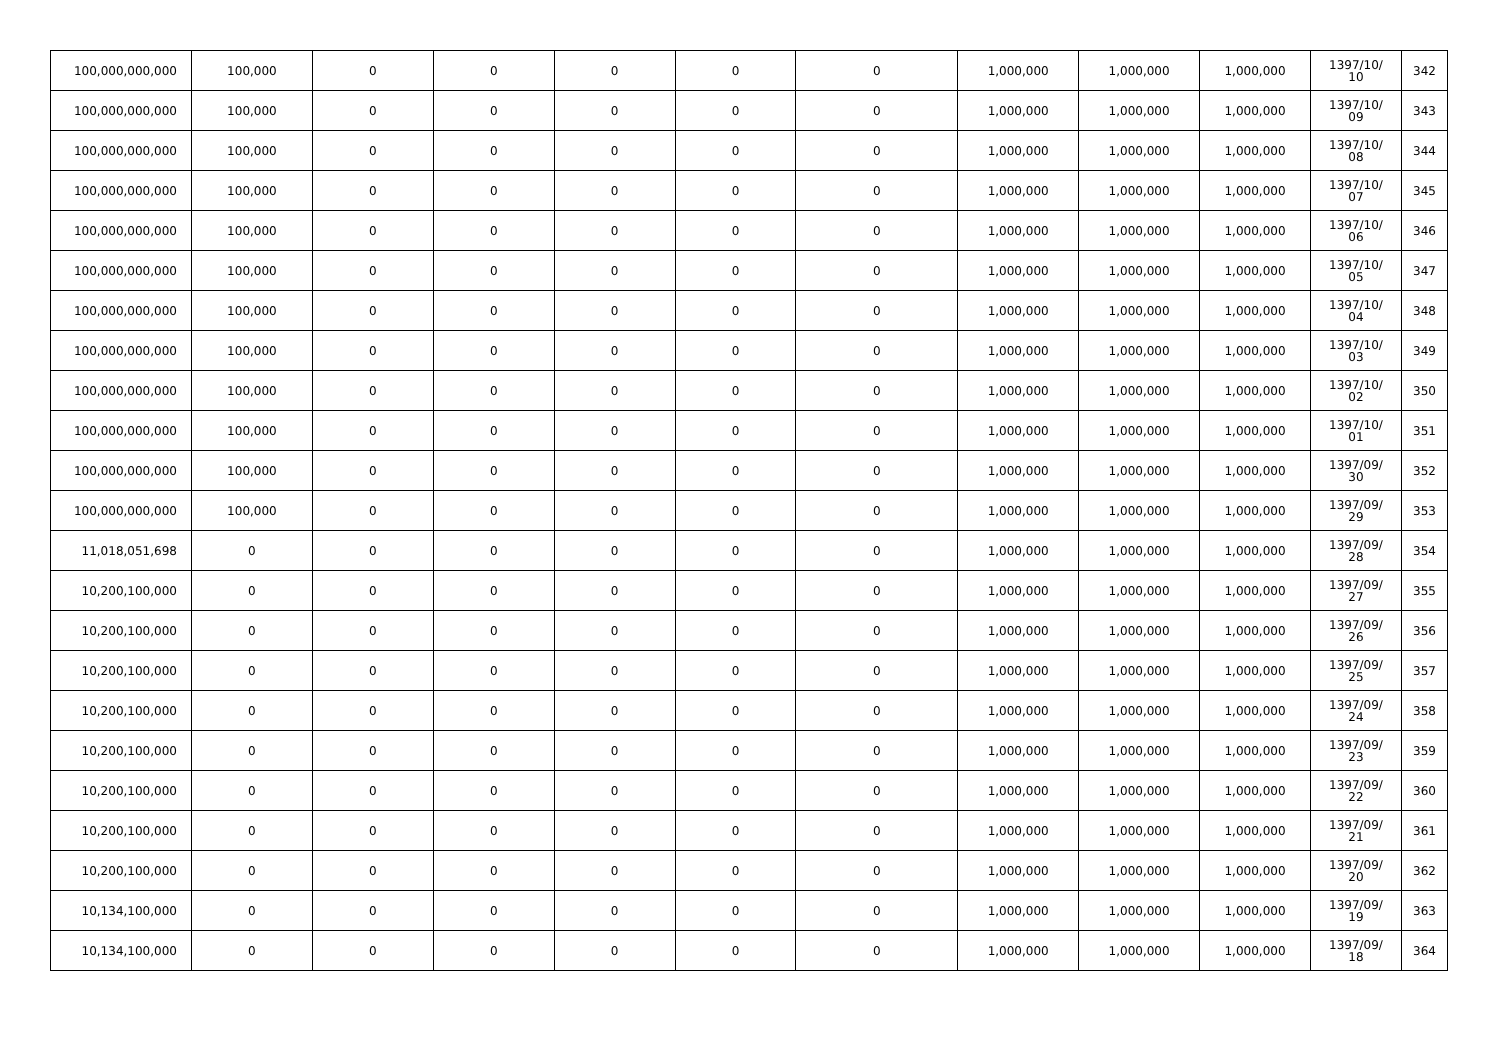| 100,000,000,000 | 100,000 | 0 | 0 | 0 | 0 | 0 | 1,000,000 | 1,000,000 | 1,000,000 | 1397/10/ 10 | 342 |
| 100,000,000,000 | 100,000 | 0 | 0 | 0 | 0 | 0 | 1,000,000 | 1,000,000 | 1,000,000 | 1397/10/ 09 | 343 |
| 100,000,000,000 | 100,000 | 0 | 0 | 0 | 0 | 0 | 1,000,000 | 1,000,000 | 1,000,000 | 1397/10/ 08 | 344 |
| 100,000,000,000 | 100,000 | 0 | 0 | 0 | 0 | 0 | 1,000,000 | 1,000,000 | 1,000,000 | 1397/10/ 07 | 345 |
| 100,000,000,000 | 100,000 | 0 | 0 | 0 | 0 | 0 | 1,000,000 | 1,000,000 | 1,000,000 | 1397/10/ 06 | 346 |
| 100,000,000,000 | 100,000 | 0 | 0 | 0 | 0 | 0 | 1,000,000 | 1,000,000 | 1,000,000 | 1397/10/ 05 | 347 |
| 100,000,000,000 | 100,000 | 0 | 0 | 0 | 0 | 0 | 1,000,000 | 1,000,000 | 1,000,000 | 1397/10/ 04 | 348 |
| 100,000,000,000 | 100,000 | 0 | 0 | 0 | 0 | 0 | 1,000,000 | 1,000,000 | 1,000,000 | 1397/10/ 03 | 349 |
| 100,000,000,000 | 100,000 | 0 | 0 | 0 | 0 | 0 | 1,000,000 | 1,000,000 | 1,000,000 | 1397/10/ 02 | 350 |
| 100,000,000,000 | 100,000 | 0 | 0 | 0 | 0 | 0 | 1,000,000 | 1,000,000 | 1,000,000 | 1397/10/ 01 | 351 |
| 100,000,000,000 | 100,000 | 0 | 0 | 0 | 0 | 0 | 1,000,000 | 1,000,000 | 1,000,000 | 1397/09/ 30 | 352 |
| 100,000,000,000 | 100,000 | 0 | 0 | 0 | 0 | 0 | 1,000,000 | 1,000,000 | 1,000,000 | 1397/09/ 29 | 353 |
| 11,018,051,698 | 0 | 0 | 0 | 0 | 0 | 0 | 1,000,000 | 1,000,000 | 1,000,000 | 1397/09/ 28 | 354 |
| 10,200,100,000 | 0 | 0 | 0 | 0 | 0 | 0 | 1,000,000 | 1,000,000 | 1,000,000 | 1397/09/ 27 | 355 |
| 10,200,100,000 | 0 | 0 | 0 | 0 | 0 | 0 | 1,000,000 | 1,000,000 | 1,000,000 | 1397/09/ 26 | 356 |
| 10,200,100,000 | 0 | 0 | 0 | 0 | 0 | 0 | 1,000,000 | 1,000,000 | 1,000,000 | 1397/09/ 25 | 357 |
| 10,200,100,000 | 0 | 0 | 0 | 0 | 0 | 0 | 1,000,000 | 1,000,000 | 1,000,000 | 1397/09/ 24 | 358 |
| 10,200,100,000 | 0 | 0 | 0 | 0 | 0 | 0 | 1,000,000 | 1,000,000 | 1,000,000 | 1397/09/ 23 | 359 |
| 10,200,100,000 | 0 | 0 | 0 | 0 | 0 | 0 | 1,000,000 | 1,000,000 | 1,000,000 | 1397/09/ 22 | 360 |
| 10,200,100,000 | 0 | 0 | 0 | 0 | 0 | 0 | 1,000,000 | 1,000,000 | 1,000,000 | 1397/09/ 21 | 361 |
| 10,200,100,000 | 0 | 0 | 0 | 0 | 0 | 0 | 1,000,000 | 1,000,000 | 1,000,000 | 1397/09/ 20 | 362 |
| 10,134,100,000 | 0 | 0 | 0 | 0 | 0 | 0 | 1,000,000 | 1,000,000 | 1,000,000 | 1397/09/ 19 | 363 |
| 10,134,100,000 | 0 | 0 | 0 | 0 | 0 | 0 | 1,000,000 | 1,000,000 | 1,000,000 | 1397/09/ 18 | 364 |